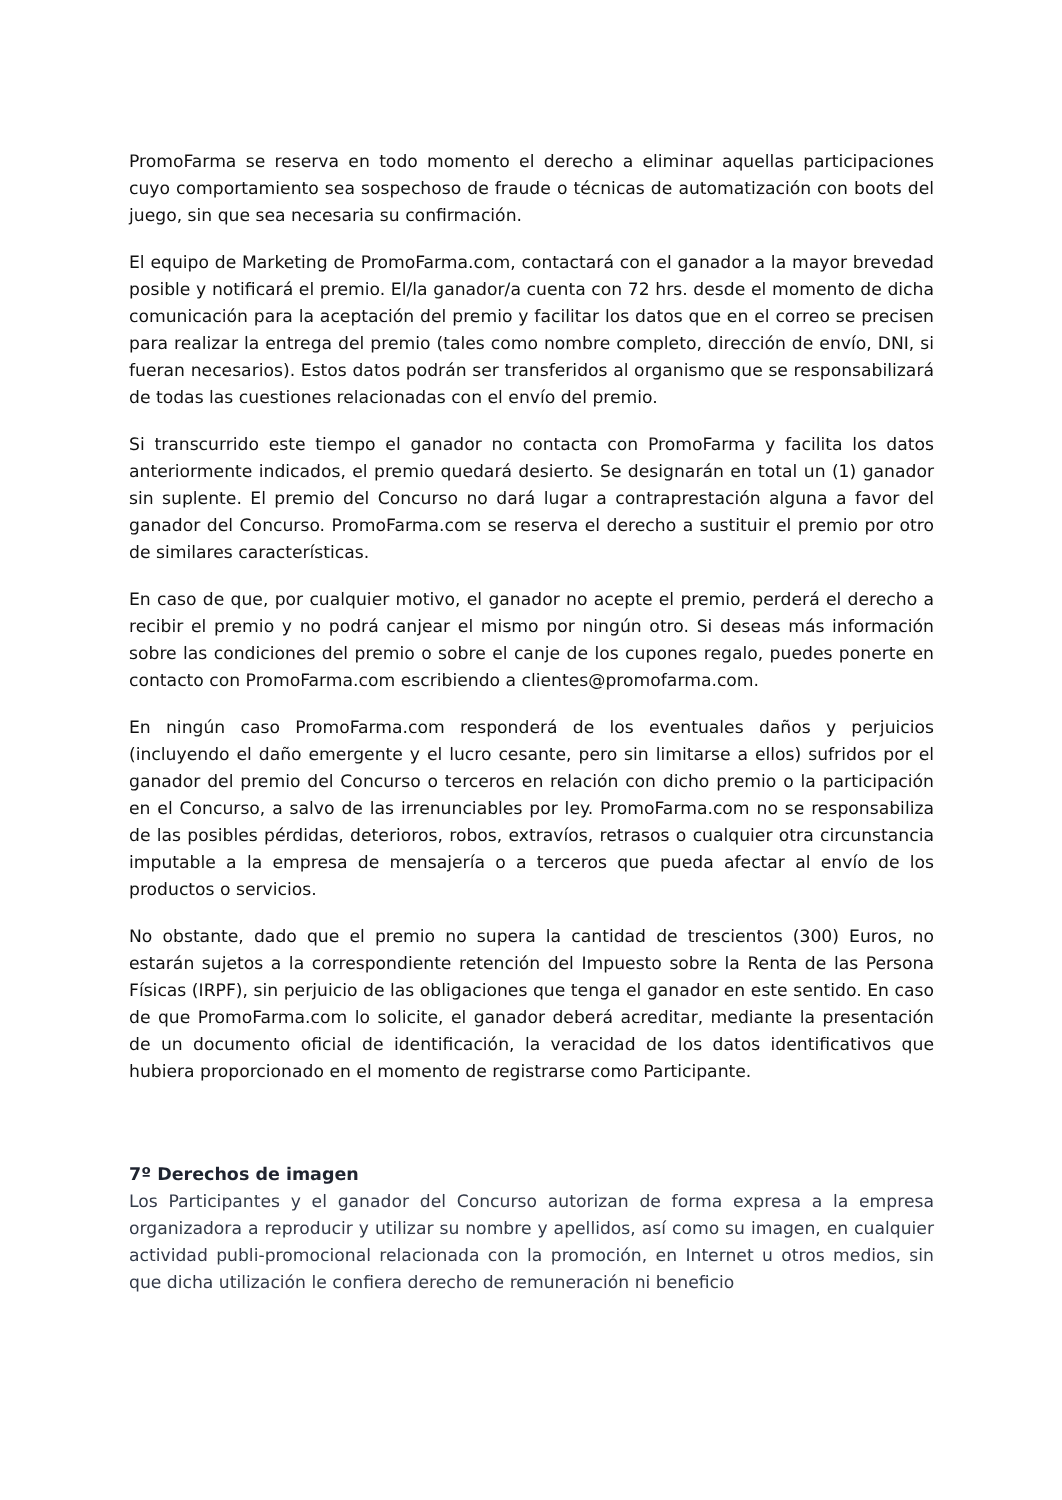PromoFarma se reserva en todo momento el derecho a eliminar aquellas participaciones cuyo comportamiento sea sospechoso de fraude o técnicas de automatización con boots del juego, sin que sea necesaria su confirmación.
El equipo de Marketing de PromoFarma.com, contactará con el ganador a la mayor brevedad posible y notificará el premio. El/la ganador/a cuenta con 72 hrs. desde el momento de dicha comunicación para la aceptación del premio y facilitar los datos que en el correo se precisen para realizar la entrega del premio (tales como nombre completo, dirección de envío, DNI, si fueran necesarios). Estos datos podrán ser transferidos al organismo que se responsabilizará de todas las cuestiones relacionadas con el envío del premio.
Si transcurrido este tiempo el ganador no contacta con PromoFarma y facilita los datos anteriormente indicados, el premio quedará desierto. Se designarán en total un (1) ganador sin suplente. El premio del Concurso no dará lugar a contraprestación alguna a favor del ganador del Concurso. PromoFarma.com se reserva el derecho a sustituir el premio por otro de similares características.
En caso de que, por cualquier motivo, el ganador no acepte el premio, perderá el derecho a recibir el premio y no podrá canjear el mismo por ningún otro. Si deseas más información sobre las condiciones del premio o sobre el canje de los cupones regalo, puedes ponerte en contacto con PromoFarma.com escribiendo a clientes@promofarma.com.
En ningún caso PromoFarma.com responderá de los eventuales daños y perjuicios (incluyendo el daño emergente y el lucro cesante, pero sin limitarse a ellos) sufridos por el ganador del premio del Concurso o terceros en relación con dicho premio o la participación en el Concurso, a salvo de las irrenunciables por ley. PromoFarma.com no se responsabiliza de las posibles pérdidas, deterioros, robos, extravíos, retrasos o cualquier otra circunstancia imputable a la empresa de mensajería o a terceros que pueda afectar al envío de los productos o servicios.
No obstante, dado que el premio no supera la cantidad de trescientos (300) Euros, no estarán sujetos a la correspondiente retención del Impuesto sobre la Renta de las Persona Físicas (IRPF), sin perjuicio de las obligaciones que tenga el ganador en este sentido. En caso de que PromoFarma.com lo solicite, el ganador deberá acreditar, mediante la presentación de un documento oficial de identificación, la veracidad de los datos identificativos que hubiera proporcionado en el momento de registrarse como Participante.
7º Derechos de imagen
Los Participantes y el ganador del Concurso autorizan de forma expresa a la empresa organizadora a reproducir y utilizar su nombre y apellidos, así como su imagen, en cualquier actividad publi-promocional relacionada con la promoción, en Internet u otros medios, sin que dicha utilización le confiera derecho de remuneración ni beneficio